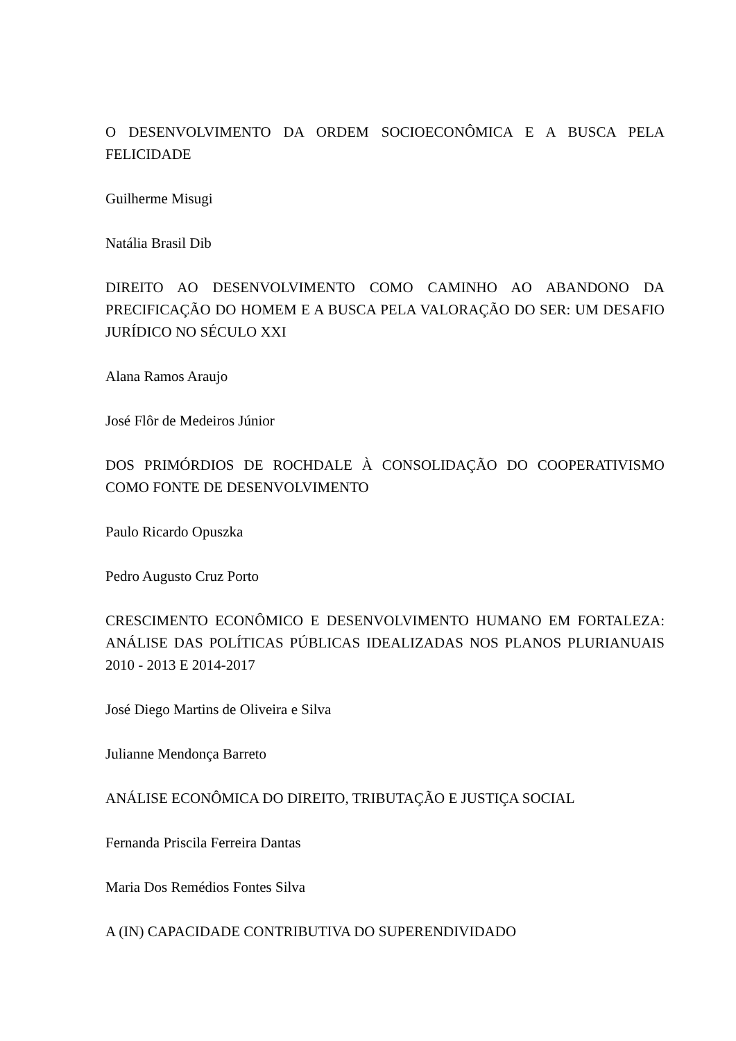O DESENVOLVIMENTO DA ORDEM SOCIOECONÔMICA E A BUSCA PELA FELICIDADE
Guilherme Misugi
Natália Brasil Dib
DIREITO AO DESENVOLVIMENTO COMO CAMINHO AO ABANDONO DA PRECIFICAÇÃO DO HOMEM E A BUSCA PELA VALORAÇÃO DO SER: UM DESAFIO JURÍDICO NO SÉCULO XXI
Alana Ramos Araujo
José Flôr de Medeiros Júnior
DOS PRIMÓRDIOS DE ROCHDALE À CONSOLIDAÇÃO DO COOPERATIVISMO COMO FONTE DE DESENVOLVIMENTO
Paulo Ricardo Opuszka
Pedro Augusto Cruz Porto
CRESCIMENTO ECONÔMICO E DESENVOLVIMENTO HUMANO EM FORTALEZA: ANÁLISE DAS POLÍTICAS PÚBLICAS IDEALIZADAS NOS PLANOS PLURIANUAIS 2010 - 2013 E 2014-2017
José Diego Martins de Oliveira e Silva
Julianne Mendonça Barreto
ANÁLISE ECONÔMICA DO DIREITO, TRIBUTAÇÃO E JUSTIÇA SOCIAL
Fernanda Priscila Ferreira Dantas
Maria Dos Remédios Fontes Silva
A (IN) CAPACIDADE CONTRIBUTIVA DO SUPERENDIVIDADO